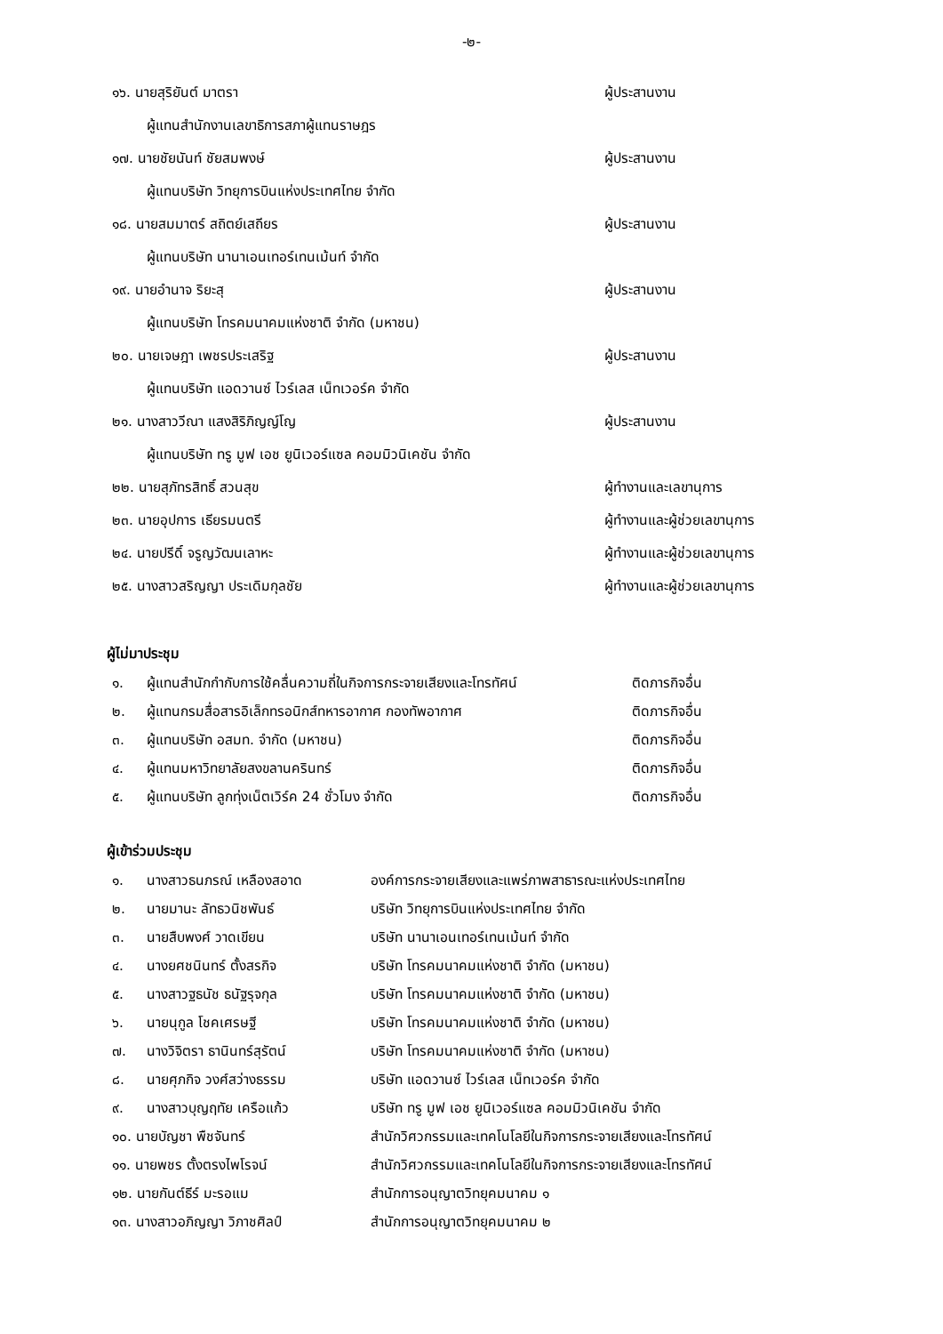-๒-
| ๑๖. นายสุริยันต์ มาตรา | ผู้ประสานงาน |
| ผู้แทนสำนักงานเลขาธิการสภาผู้แทนราษฎร | |
| ๑๗. นายชัยนันท์ ชัยสมพงษ์ | ผู้ประสานงาน |
| ผู้แทนบริษัท วิทยุการบินแห่งประเทศไทย จำกัด | |
| ๑๘. นายสมมาตร์ สถิตย์เสถียร | ผู้ประสานงาน |
| ผู้แทนบริษัท นานาเอนเทอร์เทนเม้นท์ จำกัด | |
| ๑๙. นายอำนาจ ริยะสุ | ผู้ประสานงาน |
| ผู้แทนบริษัท โทรคมนาคมแห่งชาติ จำกัด (มหาชน) | |
| ๒๐. นายเจษฎา เพชรประเสริฐ | ผู้ประสานงาน |
| ผู้แทนบริษัท แอดวานซ์ ไวร์เลส เน็ทเวอร์ค จำกัด | |
| ๒๑. นางสาววีณา แสงสิริภิญญ์โญ | ผู้ประสานงาน |
| ผู้แทนบริษัท ทรู มูฟ เอช ยูนิเวอร์แซล คอมมิวนิเคชัน จำกัด | |
| ๒๒. นายสุภัทรสิทธิ์ สวนสุข | ผู้ทำงานและเลขานุการ |
| ๒๓. นายอุปการ เธียรมนตรี | ผู้ทำงานและผู้ช่วยเลขานุการ |
| ๒๔. นายปรีดิ์ จรูญวัฒนเลาหะ | ผู้ทำงานและผู้ช่วยเลขานุการ |
| ๒๕. นางสาวสริญญา ประเดิมกุลชัย | ผู้ทำงานและผู้ช่วยเลขานุการ |
ผู้ไม่มาประชุม
| ๑. | ผู้แทนสำนักกำกับการใช้คลื่นความถี่ในกิจการกระจายเสียงและโทรทัศน์ | ติดภารกิจอื่น |
| ๒. | ผู้แทนกรมสื่อสารอิเล็กทรอนิกส์ทหารอากาศ กองทัพอากาศ | ติดภารกิจอื่น |
| ๓. | ผู้แทนบริษัท อสมท. จำกัด (มหาชน) | ติดภารกิจอื่น |
| ๔. | ผู้แทนมหาวิทยาลัยสงขลานครินทร์ | ติดภารกิจอื่น |
| ๕. | ผู้แทนบริษัท ลูกทุ่งเน็ตเวิร์ค 24 ชั่วโมง จำกัด | ติดภารกิจอื่น |
ผู้เข้าร่วมประชุม
| ๑. | นางสาวธนภรณ์ เหลืองสอาด | องค์การกระจายเสียงและแพร่ภาพสาธารณะแห่งประเทศไทย |
| ๒. | นายมานะ ลัทธวนิชพันธ์ | บริษัท วิทยุการบินแห่งประเทศไทย จำกัด |
| ๓. | นายสืบพงศ์ วาดเขียน | บริษัท นานาเอนเทอร์เทนเม้นท์ จำกัด |
| ๔. | นางยศชนินทร์ ตั้งสรกิจ | บริษัท โทรคมนาคมแห่งชาติ จำกัด (มหาชน) |
| ๕. | นางสาวฐธนัช ธนัฐรุจกุล | บริษัท โทรคมนาคมแห่งชาติ จำกัด (มหาชน) |
| ๖. | นายนุกูล โชคเศรษฐี | บริษัท โทรคมนาคมแห่งชาติ จำกัด (มหาชน) |
| ๗. | นางวิจิตรา ธานินทร์สุรัตน์ | บริษัท โทรคมนาคมแห่งชาติ จำกัด (มหาชน) |
| ๘. | นายศุภกิจ วงศ์สว่างธรรม | บริษัท แอดวานซ์ ไวร์เลส เน็ทเวอร์ค จำกัด |
| ๙. | นางสาวบุญฤทัย เครือแก้ว | บริษัท ทรู มูฟ เอช ยูนิเวอร์แซล คอมมิวนิเคชัน จำกัด |
| ๑๐. นายบัญชา พืชจันทร์ | | สำนักวิศวกรรมและเทคโนโลยีในกิจการกระจายเสียงและโทรทัศน์ |
| ๑๑. นายพชร ตั้งตรงไพโรจน์ | | สำนักวิศวกรรมและเทคโนโลยีในกิจการกระจายเสียงและโทรทัศน์ |
| ๑๒. นายกันต์ธีร์ มะรอแม | | สำนักการอนุญาตวิทยุคมนาคม ๑ |
| ๑๓. นางสาวอภิญญา วิภาชศิลป์ | | สำนักการอนุญาตวิทยุคมนาคม ๒ |